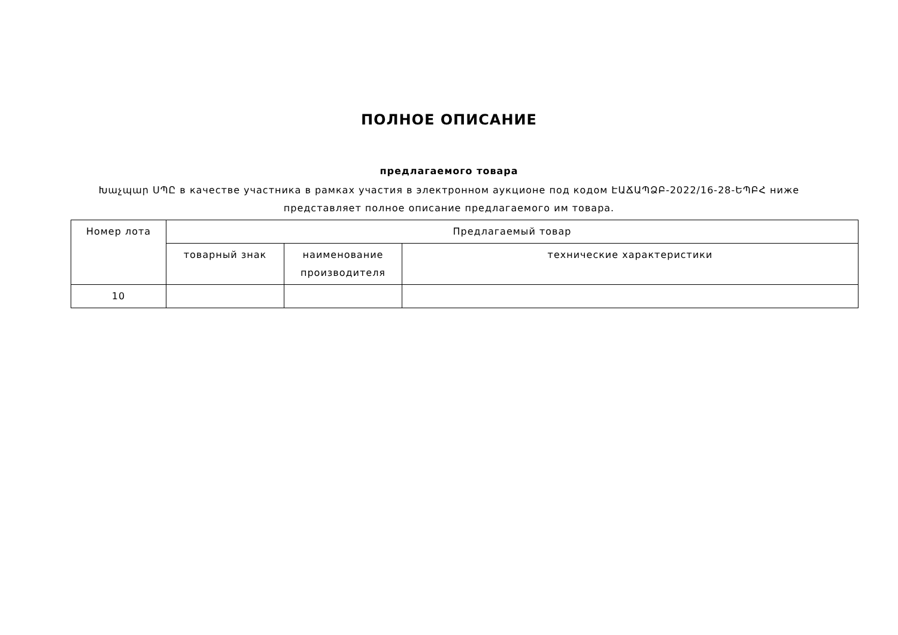ПОЛНОЕ ОПИСАНИЕ
предлагаемого товара
Խաչպար ՍՊԸ в качестве участника в рамках участия в электронном аукционе под кодом ԷԱՃԱՊՁԲ-2022/16-28-ԵՊԲՀ ниже представляет полное описание предлагаемого им товара.
| Номер лота | Предлагаемый товар | | |
| --- | --- | --- | --- |
| | товарный знак | наименование производителя | технические характеристики |
| 10 | | | |